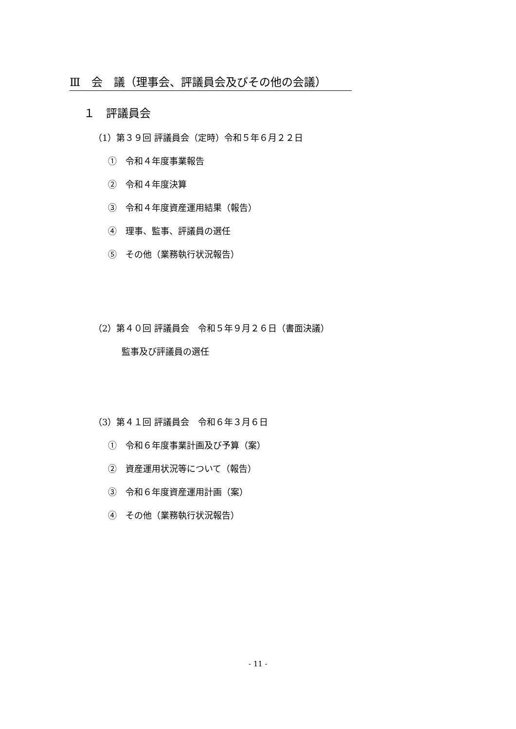Ⅲ　会　議（理事会、評議員会及びその他の会議）
１　評議員会
（1）第３９回 評議員会（定時）令和５年６月２２日
①　令和４年度事業報告
②　令和４年度決算
③　令和４年度資産運用結果（報告）
④　理事、監事、評議員の選任
⑤　その他（業務執行状況報告）
（2）第４０回 評議員会　令和５年９月２６日（書面決議）
監事及び評議員の選任
（3）第４１回 評議員会　令和６年３月６日
①　令和６年度事業計画及び予算（案）
②　資産運用状況等について（報告）
③　令和６年度資産運用計画（案）
④　その他（業務執行状況報告）
- 11 -